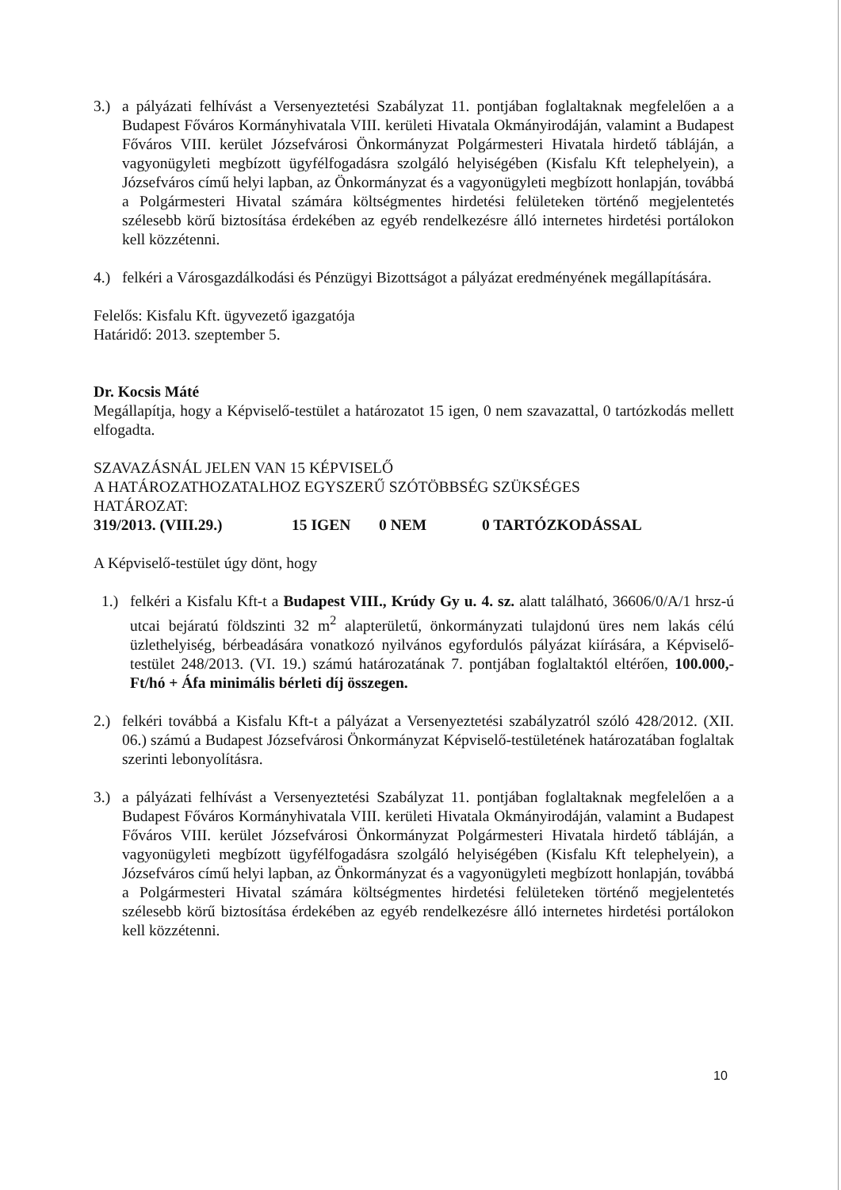3.) a pályázati felhívást a Versenyeztetési Szabályzat 11. pontjában foglaltaknak megfelelően a a Budapest Főváros Kormányhivatala VIII. kerületi Hivatala Okmányirodáján, valamint a Budapest Főváros VIII. kerület Józsefvárosi Önkormányzat Polgármesteri Hivatala hirdető tábláján, a vagyonügyleti megbízott ügyfélfogadásra szolgáló helyiségében (Kisfalu Kft telephelyein), a Józsefváros című helyi lapban, az Önkormányzat és a vagyonügyleti megbízott honlapján, továbbá a Polgármesteri Hivatal számára költségmentes hirdetési felületeken történő megjelentetés szélesebb körű biztosítása érdekében az egyéb rendelkezésre álló internetes hirdetési portálokon kell közzétenni.
4.) felkéri a Városgazdálkodási és Pénzügyi Bizottságot a pályázat eredményének megállapítására.
Felelős: Kisfalu Kft. ügyvezető igazgatója
Határidő: 2013. szeptember 5.
Dr. Kocsis Máté
Megállapítja, hogy a Képviselő-testület a határozatot 15 igen, 0 nem szavazattal, 0 tartózkodás mellett elfogadta.
SZAVAZÁSNÁL JELEN VAN 15 KÉPVISELŐ
A HATÁROZATHOZATALHOZ EGYSZERŰ SZÓTÖBBSÉG SZÜKSÉGES
HATÁROZAT:
319/2013. (VIII.29.) 15 IGEN 0 NEM 0 TARTÓZKODÁSSAL
A Képviselő-testület úgy dönt, hogy
1.) felkéri a Kisfalu Kft-t a Budapest VIII., Krúdy Gy u. 4. sz. alatt található, 36606/0/A/1 hrsz-ú utcai bejáratú földszinti 32 m<sup>2</sup> alapterületű, önkormányzati tulajdonú üres nem lakás célú üzlethelyiség, bérbeadására vonatkozó nyilvános egyfordulós pályázat kiírására, a Képviselő-testület 248/2013. (VI. 19.) számú határozatának 7. pontjában foglaltaktól eltérően, 100.000,- Ft/hó + Áfa minimális bérleti díj összegen.
2.) felkéri továbbá a Kisfalu Kft-t a pályázat a Versenyeztetési szabályzatról szóló 428/2012. (XII. 06.) számú a Budapest Józsefvárosi Önkormányzat Képviselő-testületének határozatában foglaltak szerinti lebonyolításra.
3.) a pályázati felhívást a Versenyeztetési Szabályzat 11. pontjában foglaltaknak megfelelően a a Budapest Főváros Kormányhivatala VIII. kerületi Hivatala Okmányirodáján, valamint a Budapest Főváros VIII. kerület Józsefvárosi Önkormányzat Polgármesteri Hivatala hirdető tábláján, a vagyonügyleti megbízott ügyfélfogadásra szolgáló helyiségében (Kisfalu Kft telephelyein), a Józsefváros című helyi lapban, az Önkormányzat és a vagyonügyleti megbízott honlapján, továbbá a Polgármesteri Hivatal számára költségmentes hirdetési felületeken történő megjelentetés szélesebb körű biztosítása érdekében az egyéb rendelkezésre álló internetes hirdetési portálokon kell közzétenni.
10